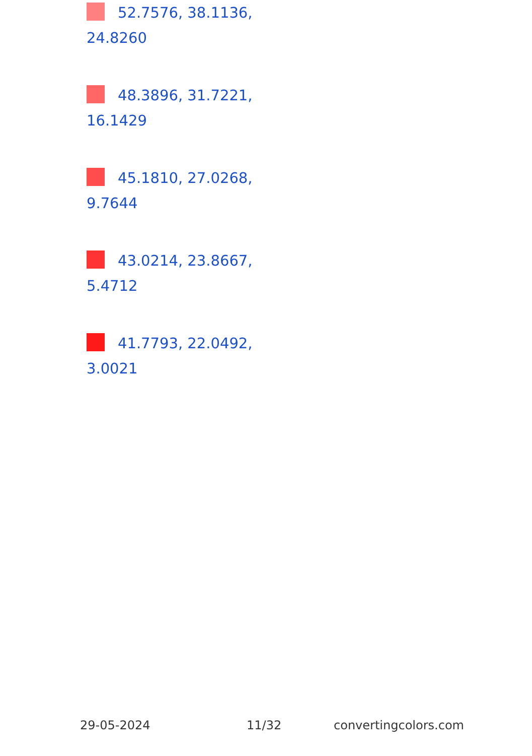52.7576, 38.1136, 24.8260
48.3896, 31.7221, 16.1429
45.1810, 27.0268, 9.7644
43.0214, 23.8667, 5.4712
41.7793, 22.0492, 3.0021
29-05-2024 11/32 convertingcolors.com